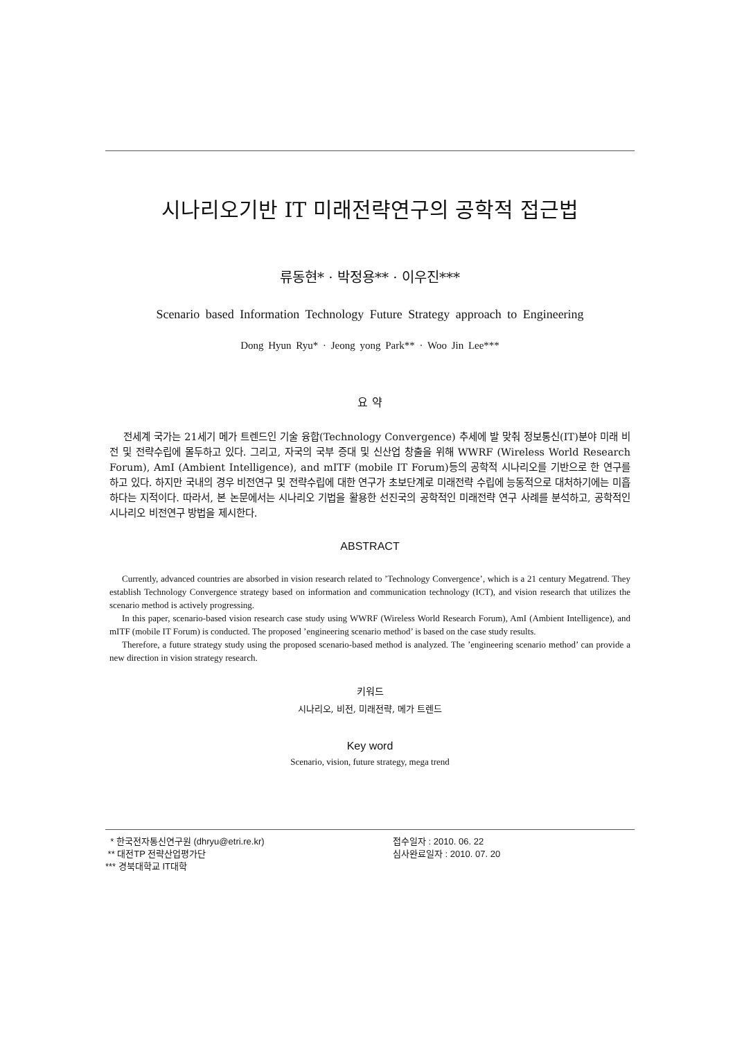시나리오기반 IT 미래전략연구의 공학적 접근법
류동현* · 박정용** · 이우진***
Scenario based Information Technology Future Strategy approach to Engineering
Dong Hyun Ryu* · Jeong yong Park** · Woo Jin Lee***
요 약
전세계 국가는 21세기 메가 트렌드인 기술 융합(Technology Convergence) 추세에 발 맞춰 정보통신(IT)분야 미래 비전 및 전략수립에 몰두하고 있다. 그리고, 자국의 국부 증대 및 신산업 창출을 위해 WWRF (Wireless World Research Forum), AmI (Ambient Intelligence), and mITF (mobile IT Forum)등의 공학적 시나리오를 기반으로 한 연구를 하고 있다. 하지만 국내의 경우 비전연구 및 전략수립에 대한 연구가 초보단계로 미래전략 수립에 능동적으로 대처하기에는 미흡하다는 지적이다. 따라서, 본 논문에서는 시나리오 기법을 활용한 선진국의 공학적인 미래전략 연구 사례를 분석하고, 공학적인 시나리오 비전연구 방법을 제시한다.
ABSTRACT
Currently, advanced countries are absorbed in vision research related to ’Technology Convergence’, which is a 21 century Megatrend. They establish Technology Convergence strategy based on information and communication technology (ICT), and vision research that utilizes the scenario method is actively progressing.
In this paper, scenario-based vision research case study using WWRF (Wireless World Research Forum), AmI (Ambient Intelligence), and mITF (mobile IT Forum) is conducted. The proposed ’engineering scenario method’ is based on the case study results.
Therefore, a future strategy study using the proposed scenario-based method is analyzed. The ’engineering scenario method’ can provide a new direction in vision strategy research.
키워드
시나리오, 비전, 미래전략, 메가 트렌드
Key word
Scenario, vision, future strategy, mega trend
* 한국전자통신연구원 (dhryu@etri.re.kr)
** 대전TP 전략산업평가단
*** 경북대학교 IT대학
접수일자 : 2010. 06. 22
심사완료일자 : 2010. 07. 20